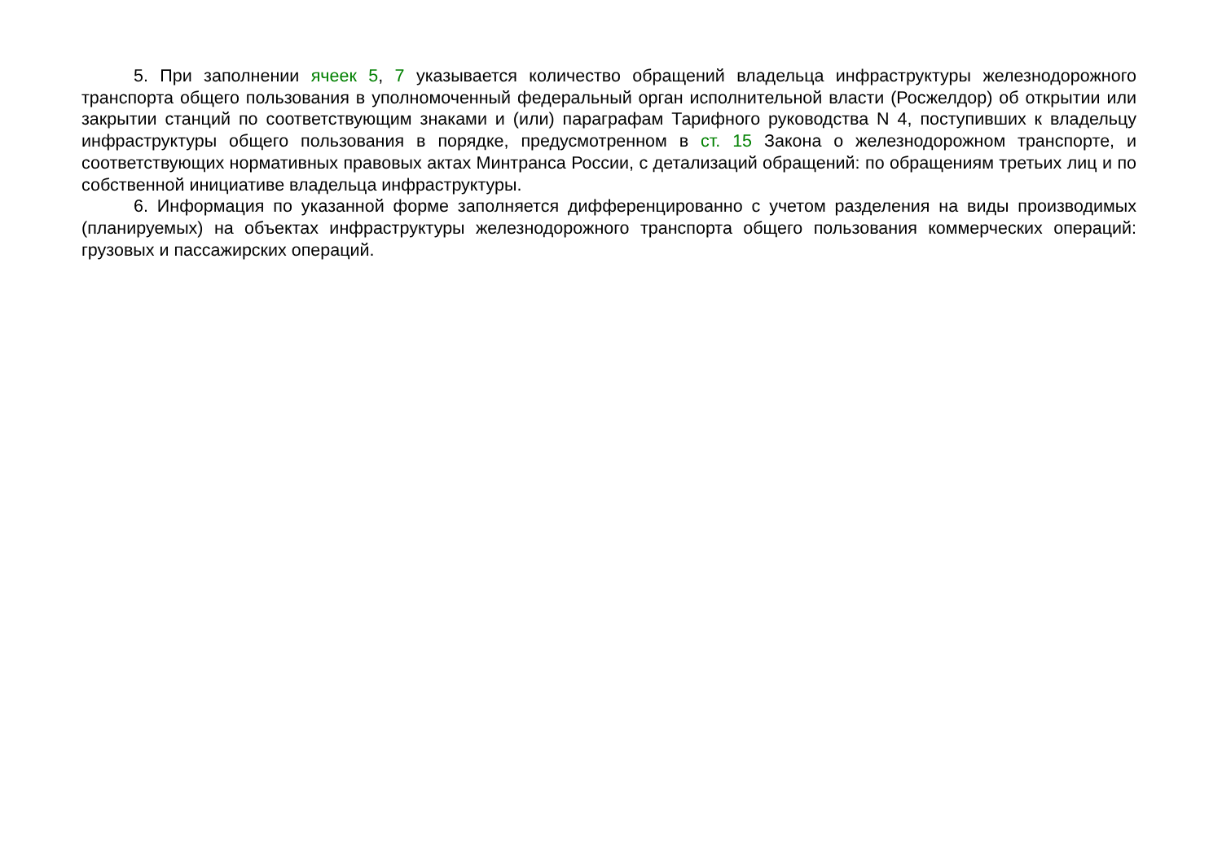5. При заполнении ячеек 5, 7 указывается количество обращений владельца инфраструктуры железнодорожного транспорта общего пользования в уполномоченный федеральный орган исполнительной власти (Росжелдор) об открытии или закрытии станций по соответствующим знаками и (или) параграфам Тарифного руководства N 4, поступивших к владельцу инфраструктуры общего пользования в порядке, предусмотренном в ст. 15 Закона о железнодорожном транспорте, и соответствующих нормативных правовых актах Минтранса России, с детализаций обращений: по обращениям третьих лиц и по собственной инициативе владельца инфраструктуры.
6. Информация по указанной форме заполняется дифференцированно с учетом разделения на виды производимых (планируемых) на объектах инфраструктуры железнодорожного транспорта общего пользования коммерческих операций: грузовых и пассажирских операций.